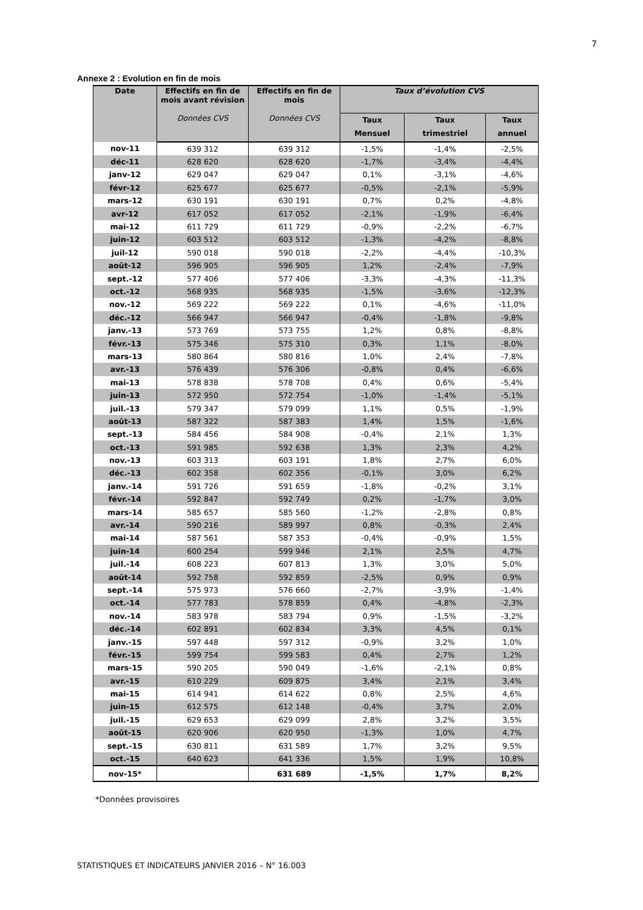7
Annexe 2 : Evolution en fin de mois
| Date | Effectifs en fin de mois avant révision | Effectifs en fin de mois | Taux d’évolution CVS | | |
| --- | --- | --- | --- | --- | --- |
| | Données CVS | Données CVS | Taux Mensuel | Taux trimestriel | Taux annuel |
| nov-11 | 639 312 | 639 312 | -1,5% | -1,4% | -2,5% |
| déc-11 | 628 620 | 628 620 | -1,7% | -3,4% | -4,4% |
| janv-12 | 629 047 | 629 047 | 0,1% | -3,1% | -4,6% |
| févr-12 | 625 677 | 625 677 | -0,5% | -2,1% | -5,9% |
| mars-12 | 630 191 | 630 191 | 0,7% | 0,2% | -4,8% |
| avr-12 | 617 052 | 617 052 | -2,1% | -1,9% | -6,4% |
| mai-12 | 611 729 | 611 729 | -0,9% | -2,2% | -6,7% |
| juin-12 | 603 512 | 603 512 | -1,3% | -4,2% | -8,8% |
| juil-12 | 590 018 | 590 018 | -2,2% | -4,4% | -10,3% |
| août-12 | 596 905 | 596 905 | 1,2% | -2,4% | -7,9% |
| sept.-12 | 577 406 | 577 406 | -3,3% | -4,3% | -11,3% |
| oct.-12 | 568 935 | 568 935 | -1,5% | -3,6% | -12,3% |
| nov.-12 | 569 222 | 569 222 | 0,1% | -4,6% | -11,0% |
| déc.-12 | 566 947 | 566 947 | -0,4% | -1,8% | -9,8% |
| janv.-13 | 573 769 | 573 755 | 1,2% | 0,8% | -8,8% |
| févr.-13 | 575 346 | 575 310 | 0,3% | 1,1% | -8,0% |
| mars-13 | 580 864 | 580 816 | 1,0% | 2,4% | -7,8% |
| avr.-13 | 576 439 | 576 306 | -0,8% | 0,4% | -6,6% |
| mai-13 | 578 838 | 578 708 | 0,4% | 0,6% | -5,4% |
| juin-13 | 572 950 | 572 754 | -1,0% | -1,4% | -5,1% |
| juil.-13 | 579 347 | 579 099 | 1,1% | 0,5% | -1,9% |
| août-13 | 587 322 | 587 383 | 1,4% | 1,5% | -1,6% |
| sept.-13 | 584 456 | 584 908 | -0,4% | 2,1% | 1,3% |
| oct.-13 | 591 985 | 592 638 | 1,3% | 2,3% | 4,2% |
| nov.-13 | 603 313 | 603 191 | 1,8% | 2,7% | 6,0% |
| déc.-13 | 602 358 | 602 356 | -0,1% | 3,0% | 6,2% |
| janv.-14 | 591 726 | 591 659 | -1,8% | -0,2% | 3,1% |
| févr.-14 | 592 847 | 592 749 | 0,2% | -1,7% | 3,0% |
| mars-14 | 585 657 | 585 560 | -1,2% | -2,8% | 0,8% |
| avr.-14 | 590 216 | 589 997 | 0,8% | -0,3% | 2,4% |
| mai-14 | 587 561 | 587 353 | -0,4% | -0,9% | 1,5% |
| juin-14 | 600 254 | 599 946 | 2,1% | 2,5% | 4,7% |
| juil.-14 | 608 223 | 607 813 | 1,3% | 3,0% | 5,0% |
| août-14 | 592 758 | 592 859 | -2,5% | 0,9% | 0,9% |
| sept.-14 | 575 973 | 576 660 | -2,7% | -3,9% | -1,4% |
| oct.-14 | 577 783 | 578 859 | 0,4% | -4,8% | -2,3% |
| nov.-14 | 583 978 | 583 794 | 0,9% | -1,5% | -3,2% |
| déc.-14 | 602 891 | 602 834 | 3,3% | 4,5% | 0,1% |
| janv.-15 | 597 448 | 597 312 | -0,9% | 3,2% | 1,0% |
| févr.-15 | 599 754 | 599 583 | 0,4% | 2,7% | 1,2% |
| mars-15 | 590 205 | 590 049 | -1,6% | -2,1% | 0,8% |
| avr.-15 | 610 229 | 609 875 | 3,4% | 2,1% | 3,4% |
| mai-15 | 614 941 | 614 622 | 0,8% | 2,5% | 4,6% |
| juin-15 | 612 575 | 612 148 | -0,4% | 3,7% | 2,0% |
| juil.-15 | 629 653 | 629 099 | 2,8% | 3,2% | 3,5% |
| août-15 | 620 906 | 620 950 | -1,3% | 1,0% | 4,7% |
| sept.-15 | 630 811 | 631 589 | 1,7% | 3,2% | 9,5% |
| oct.-15 | 640 623 | 641 336 | 1,5% | 1,9% | 10,8% |
| nov-15* | | 631 689 | -1,5% | 1,7% | 8,2% |
*Données provisoires
STATISTIQUES ET INDICATEURS JANVIER 2016 – N° 16.003